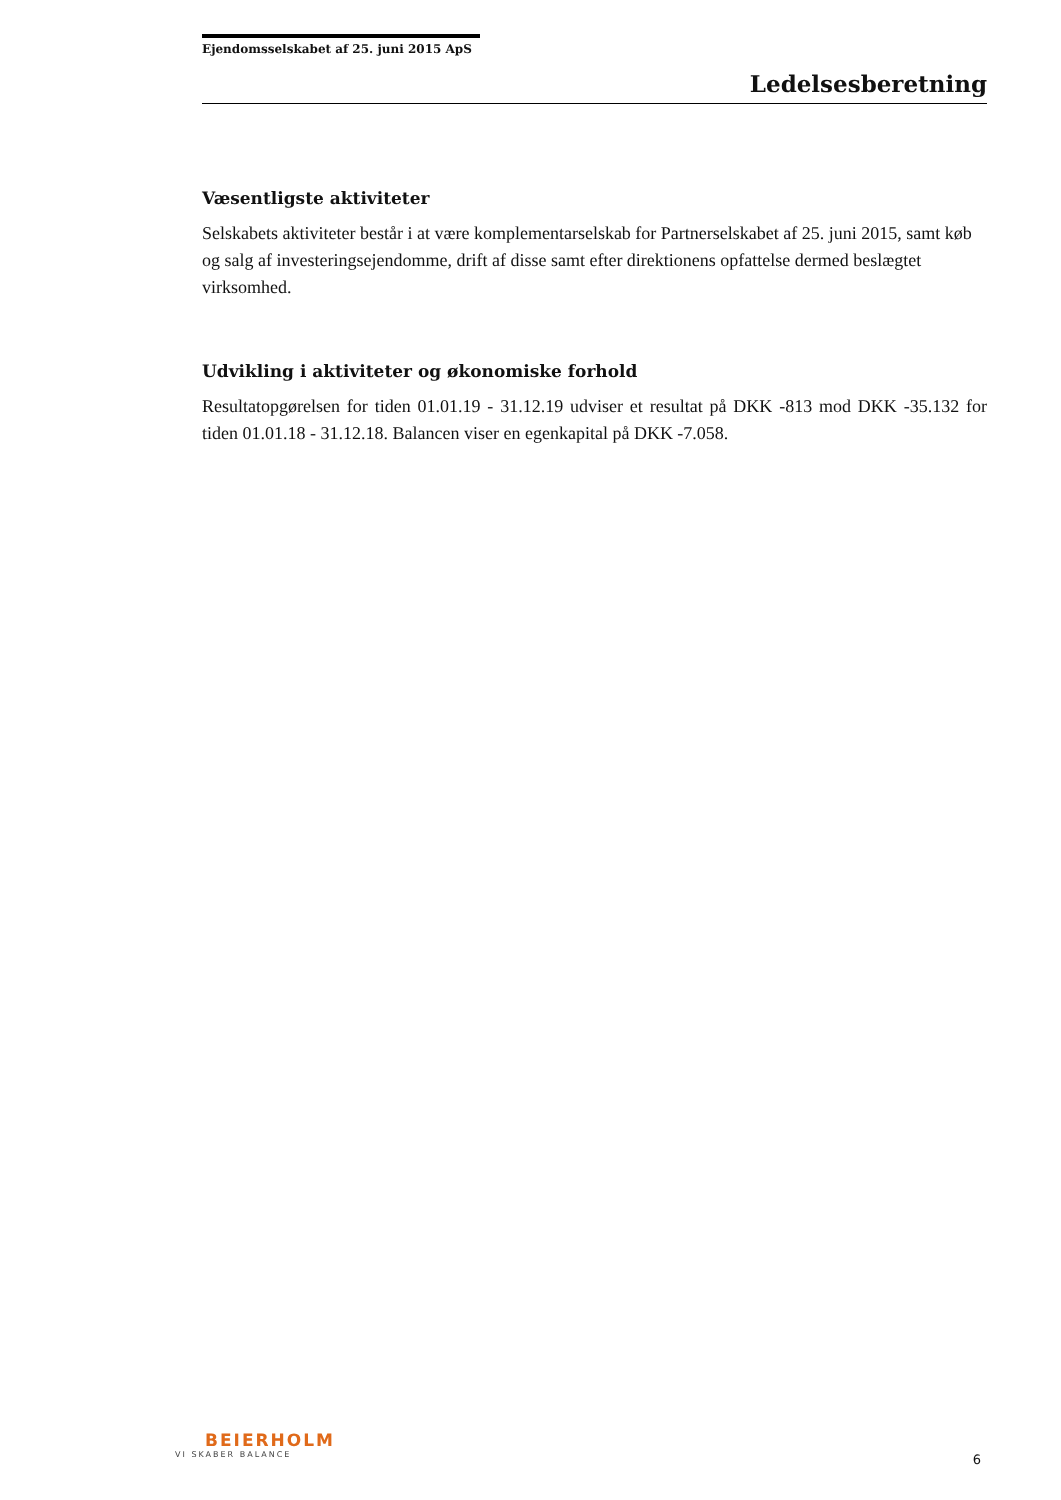Ejendomsselskabet af 25. juni 2015 ApS
Ledelsesberetning
Væsentligste aktiviteter
Selskabets aktiviteter består i at være komplementarselskab for Partnerselskabet af 25. juni 2015, samt køb og salg af investeringsejendomme, drift af disse samt efter direktionens opfattelse dermed beslægtet virksomhed.
Udvikling i aktiviteter og økonomiske forhold
Resultatopgørelsen for tiden 01.01.19 - 31.12.19 udviser et resultat på DKK -813 mod DKK -35.132 for tiden 01.01.18 - 31.12.18. Balancen viser en egenkapital på DKK -7.058.
BEIERHOLM
VI SKABER BALANCE
6